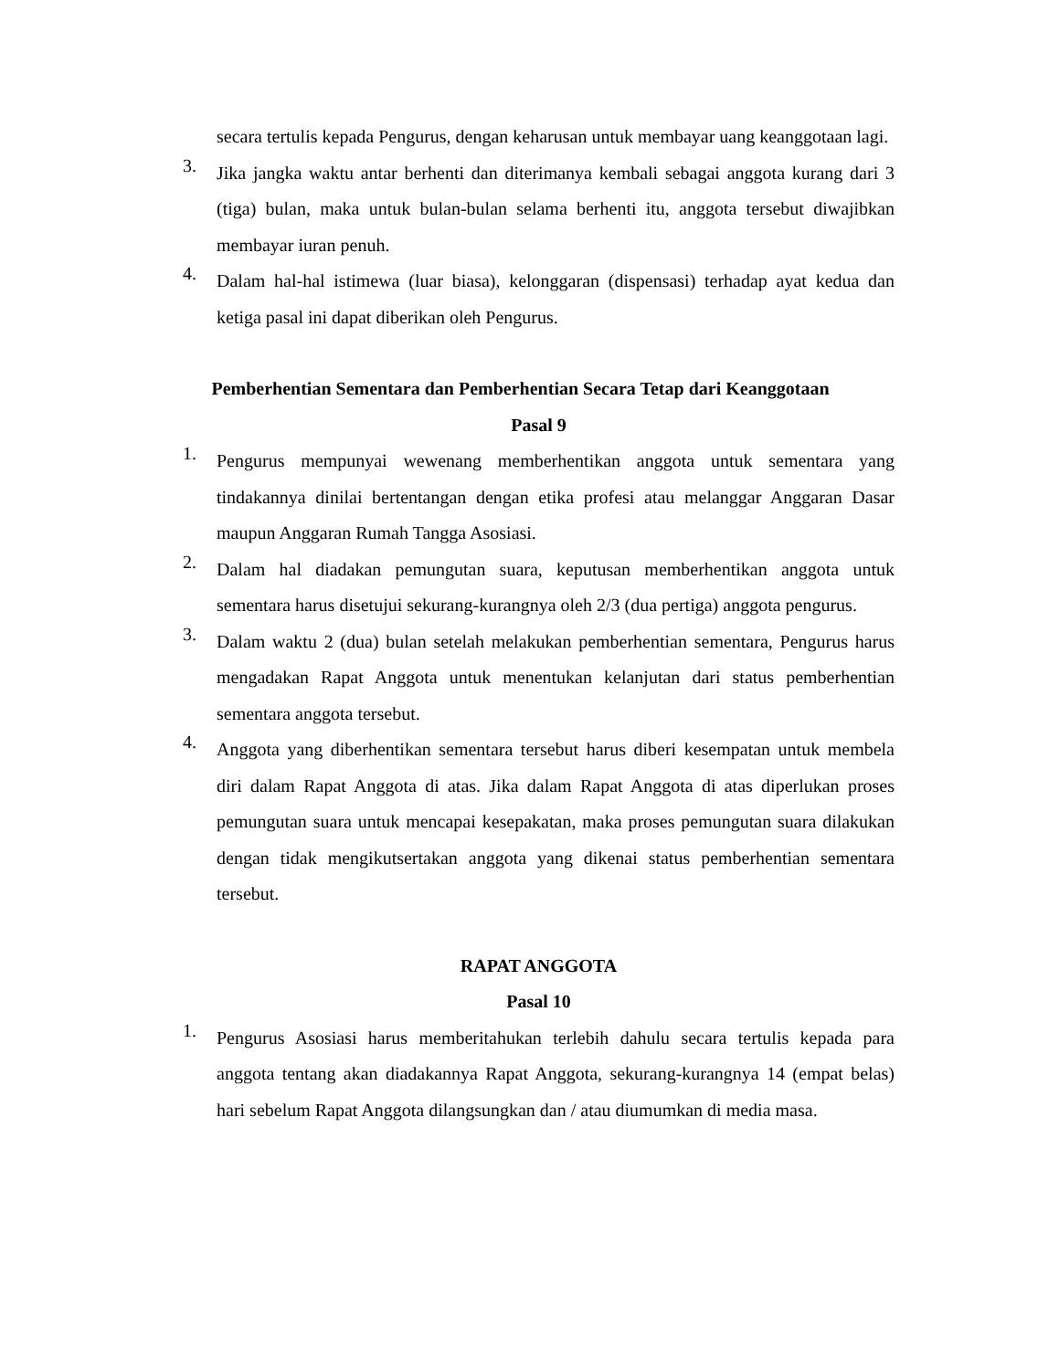secara tertulis kepada Pengurus, dengan keharusan untuk membayar uang keanggotaan lagi.
3. Jika jangka waktu antar berhenti dan diterimanya kembali sebagai anggota kurang dari 3 (tiga) bulan, maka untuk bulan-bulan selama berhenti itu, anggota tersebut diwajibkan membayar iuran penuh.
4. Dalam hal-hal istimewa (luar biasa), kelonggaran (dispensasi) terhadap ayat kedua dan ketiga pasal ini dapat diberikan oleh Pengurus.
Pemberhentian Sementara dan Pemberhentian Secara Tetap dari Keanggotaan
Pasal 9
1. Pengurus mempunyai wewenang memberhentikan anggota untuk sementara yang tindakannya dinilai bertentangan dengan etika profesi atau melanggar Anggaran Dasar maupun Anggaran Rumah Tangga Asosiasi.
2. Dalam hal diadakan pemungutan suara, keputusan memberhentikan anggota untuk sementara harus disetujui sekurang-kurangnya oleh 2/3 (dua pertiga) anggota pengurus.
3. Dalam waktu 2 (dua) bulan setelah melakukan pemberhentian sementara, Pengurus harus mengadakan Rapat Anggota untuk menentukan kelanjutan dari status pemberhentian sementara anggota tersebut.
4. Anggota yang diberhentikan sementara tersebut harus diberi kesempatan untuk membela diri dalam Rapat Anggota di atas. Jika dalam Rapat Anggota di atas diperlukan proses pemungutan suara untuk mencapai kesepakatan, maka proses pemungutan suara dilakukan dengan tidak mengikutsertakan anggota yang dikenai status pemberhentian sementara tersebut.
RAPAT ANGGOTA
Pasal 10
1. Pengurus Asosiasi harus memberitahukan terlebih dahulu secara tertulis kepada para anggota tentang akan diadakannya Rapat Anggota, sekurang-kurangnya 14 (empat belas) hari sebelum Rapat Anggota dilangsungkan dan / atau diumumkan di media masa.